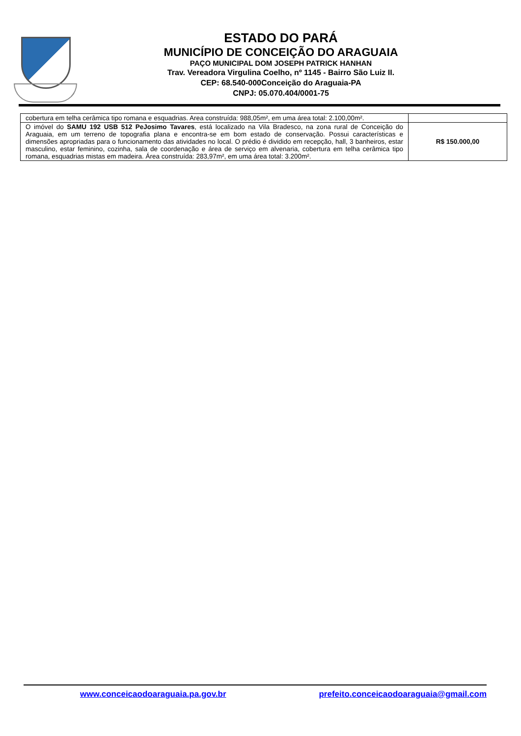ESTADO DO PARÁ
MUNICÍPIO DE CONCEIÇÃO DO ARAGUAIA
PAÇO MUNICIPAL DOM JOSEPH PATRICK HANHAN
Trav. Vereadora Virgulina Coelho, nº 1145 - Bairro São Luiz II.
CEP: 68.540-000Conceição do Araguaia-PA
CNPJ: 05.070.404/0001-75
| cobertura em telha cerâmica tipo romana e esquadrias. Area construída: 988,05m², em uma área total: 2.100,00m². | |
| O imóvel do SAMU 192 USB 512 PeJosimo Tavares , está localizado na Vila Bradesco, na zona rural de Conceição do Araguaia, em um terreno de topografia plana e encontra-se em bom estado de conservação. Possui características e dimensões apropriadas para o funcionamento das atividades no local. O prédio é dividido em recepção, hall, 3 banheiros, estar masculino, estar feminino, cozinha, sala de coordenação e área de serviço em alvenaria, cobertura em telha cerâmica tipo romana, esquadrias mistas em madeira. Área construída: 283,97m², em uma área total: 3.200m². | R$ 150.000,00 |
www.conceicaodoaraguaia.pa.gov.br prefeito.conceicaodoaraguaia@gmail.com